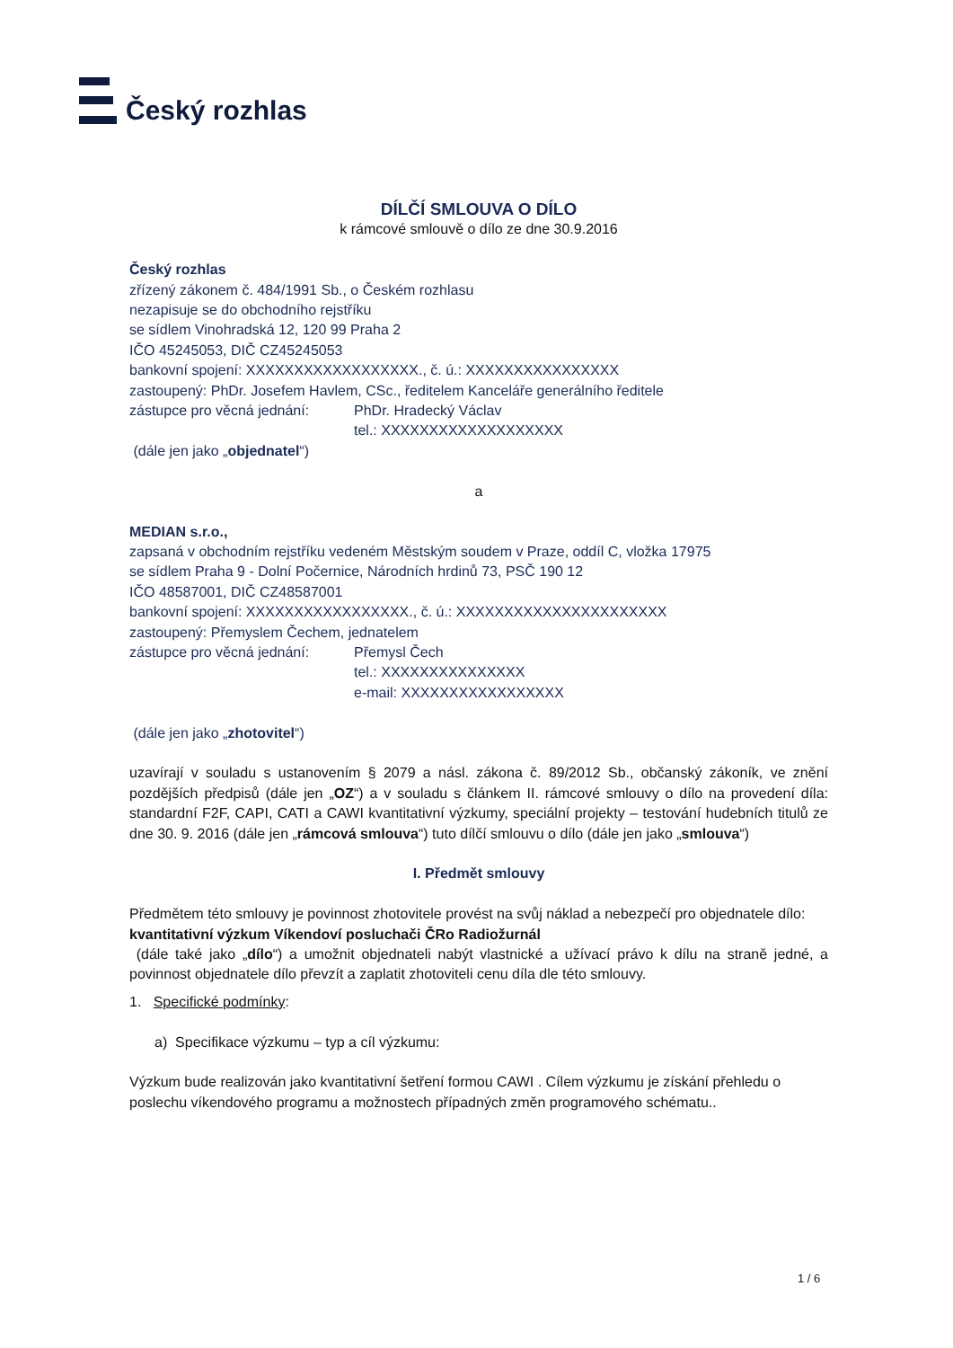Český rozhlas
DÍLČÍ SMLOUVA O DÍLO
k rámcové smlouvě o dílo ze dne 30.9.2016
Český rozhlas
zřízený zákonem č. 484/1991 Sb., o Českém rozhlasu
nezapisuje se do obchodního rejstříku
se sídlem Vinohradská 12, 120 99 Praha 2
IČO 45245053, DIČ CZ45245053
bankovní spojení: XXXXXXXXXXXXXXXXXX., č. ú.: XXXXXXXXXXXXXXXX
zastoupený: PhDr. Josefem Havlem, CSc., ředitelem Kanceláře generálního ředitele
zástupce pro věcná jednání: PhDr. Hradecký Václav
tel.: XXXXXXXXXXXXXXXXXXX
(dále jen jako „objednatel“)
a
MEDIAN s.r.o.,
zapsaná v obchodním rejstříku vedeném Městským soudem v Praze, oddíl C, vložka 17975
se sídlem Praha 9 - Dolní Počernice, Národních hrdinů 73, PSČ 190 12
IČO 48587001, DIČ CZ48587001
bankovní spojení: XXXXXXXXXXXXXXXXX., č. ú.: XXXXXXXXXXXXXXXXXXXXXX
zastoupený: Přemyslem Čechem, jednatelem
zástupce pro věcná jednání: Přemysl Čech
tel.: XXXXXXXXXXXXXXX
e-mail: XXXXXXXXXXXXXXXXX
(dále jen jako „zhotovitel“)
uzavírají v souladu s ustanovením § 2079 a násl. zákona č. 89/2012 Sb., občanský zákoník, ve znění pozdějších předpisů (dále jen „OZ“) a v souladu s článkem II. rámcové smlouvy o dílo na provedení díla: standardní F2F, CAPI, CATI a CAWI kvantitativní výzkumy, speciální projekty – testování hudebních titulů ze dne 30. 9. 2016 (dále jen „rámcová smlouva“) tuto dílčí smlouvu o dílo (dále jen jako „smlouva“)
I. Předmět smlouvy
Předmětem této smlouvy je povinnost zhotovitele provést na svůj náklad a nebezpečí pro objednatele dílo: kvantitativní výzkum Víkendoví posluchači ČRo Radiožurnál
(dále také jako „dílo“) a umožnit objednateli nabýt vlastnické a užívací právo k dílu na straně jedné, a povinnost objednatele dílo převzít a zaplatit zhotoviteli cenu díla dle této smlouvy.
1. Specifické podmínky:
a) Specifikace výzkumu – typ a cíl výzkumu:
Výzkum bude realizován jako kvantitativní šetření formou CAWI . Cílem výzkumu je získání přehledu o poslechu víkendového programu a možnostech případných změn programového schématu..
1 / 6